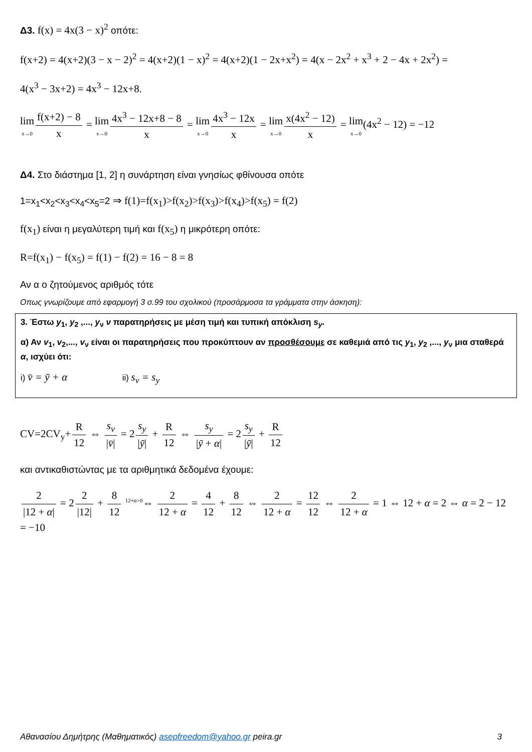Δ3. f(x) = 4x(3 − x)<sup>2</sup> οπότε:
f(x+2) = 4(x+2)(3 − x − 2)<sup>2</sup> = 4(x+2)(1 − x)<sup>2</sup> = 4(x+2)(1 − 2x+x<sup>2</sup>) = 4(x − 2x<sup>2</sup> + x<sup>3</sup> + 2 − 4x + 2x<sup>2</sup>) =
4(x<sup>3</sup> − 3x+2) = 4x<sup>3</sup> − 12x+8.
lim x→0 f(x+2) − 8 x = lim x→0 4x<sup>3</sup> − 12x+8 − 8 x = lim x→0 4x<sup>3</sup> − 12x x = lim x→0 x(4x<sup>2</sup> − 12) x = lim x→0(4x<sup>2</sup> − 12) = −12
Δ4. Στο διάστημα [1, 2] η συνάρτηση είναι γνησίως φθίνουσα οπότε
1=x<sub>1</sub><x<sub>2</sub><x<sub>3</sub><x<sub>4</sub><x<sub>5</sub>=2 ⇒ f(1)=f(x<sub>1</sub>)>f(x<sub>2</sub>)>f(x<sub>3</sub>)>f(x<sub>4</sub>)>f(x<sub>5</sub>) = f(2)
f(x<sub>1</sub>) είναι η μεγαλύτερη τιμή και f(x<sub>5</sub>) η μικρότερη οπότε:
R=f(x<sub>1</sub>) − f(x<sub>5</sub>) = f(1) − f(2) = 16 − 8 = 8
Αν α ο ζητούμενος αριθμός τότε
Οπως γνωρίζουμε από εφαρμογή 3 σ.99 του σχολικού (προσάρμοσα τα γράμματα στην άσκηση):
3. Έστω y<sub>1</sub>, y<sub>2</sub> ,..., y<sub>ν</sub> ν παρατηρήσεις με μέση τιμή και τυπική απόκλιση s<sub>y</sub>.
α) Αν v<sub>1</sub>, v<sub>2</sub>,..., v<sub>ν</sub> είναι οι παρατηρήσεις που προκύπτουν αν προσθέσουμε σε καθεμιά από τις y<sub>1</sub>, y<sub>2</sub> ,..., y<sub>ν</sub> μια σταθερά α, ισχύει ότι:
i) v̄ = ȳ + α ii) s<sub>v</sub> = s<sub>y</sub>
CV=2CV<sub>y</sub>+ R 12 ⇔ s<sub>v</sub> |v̄| = 2 s<sub>y</sub> |ȳ| + R 12 ⇔ s<sub>y</sub> |ȳ + α| = 2 s<sub>y</sub> |ȳ| + R 12
και αντικαθιστώντας με τα αριθμητικά δεδομένα έχουμε:
2 |12 + α| = 2 2 |12| + 8 12 <sup>12+α>0</sup>⇔ 2 12 + α = 4 12 + 8 12 ⇔ 2 12 + α = 12 12 ⇔ 2 12 + α = 1 ⇔ 12 + α = 2 ⇔ α = 2 − 12 = −10
Αθανασίου Δημήτρης (Μαθηματικός) asepfreedom@yahoo.gr peira.gr 3